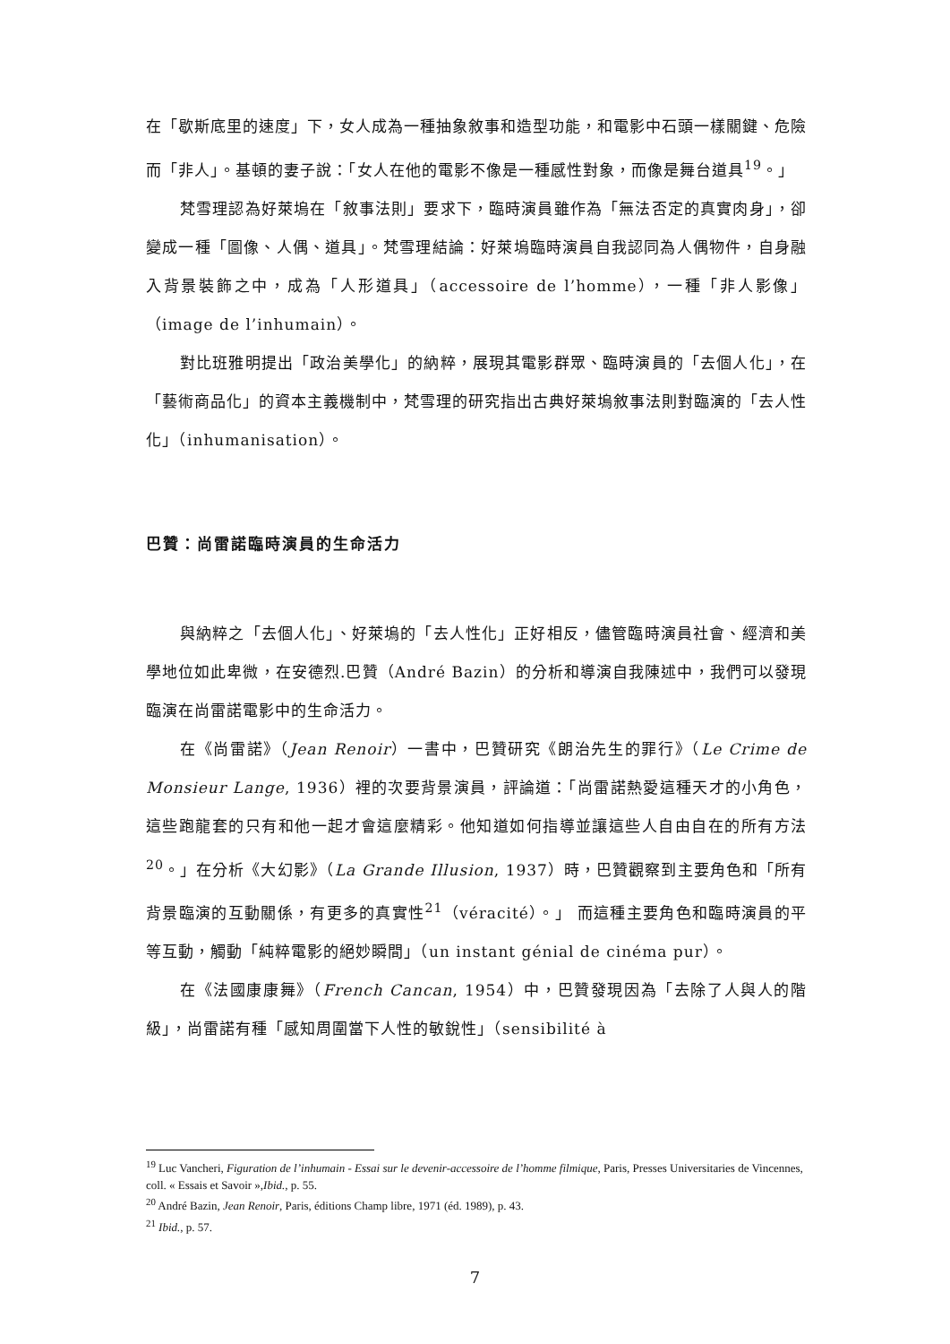在「歇斯底里的速度」下，女人成為一種抽象敘事和造型功能，和電影中石頭一樣關鍵、危險而「非人」。基頓的妻子說：「女人在他的電影不像是一種感性對象，而像是舞台道具<sup>19</sup>。」
梵雪理認為好萊塢在「敘事法則」要求下，臨時演員雖作為「無法否定的真實肉身」，卻變成一種「圖像、人偶、道具」。梵雪理結論：好萊塢臨時演員自我認同為人偶物件，自身融入背景裝飾之中，成為「人形道具」（accessoire de l’homme），一種「非人影像」（image de l’inhumain）。
對比班雅明提出「政治美學化」的納粹，展現其電影群眾、臨時演員的「去個人化」，在「藝術商品化」的資本主義機制中，梵雪理的研究指出古典好萊塢敘事法則對臨演的「去人性化」（inhumanisation）。
巴贊：尚雷諾臨時演員的生命活力
與納粹之「去個人化」、好萊塢的「去人性化」正好相反，儘管臨時演員社會、經濟和美學地位如此卑微，在安德烈.巴贊（André Bazin）的分析和導演自我陳述中，我們可以發現臨演在尚雷諾電影中的生命活力。
在《尚雷諾》（Jean Renoir）一書中，巴贊研究《朗治先生的罪行》（Le Crime de Monsieur Lange, 1936）裡的次要背景演員，評論道：「尚雷諾熱愛這種天才的小角色，這些跑龍套的只有和他一起才會這麼精彩。他知道如何指導並讓這些人自由自在的所有方法<sup>20</sup>。」在分析《大幻影》（La Grande Illusion, 1937）時，巴贊觀察到主要角色和「所有背景臨演的互動關係，有更多的真實性<sup>21</sup>（véracité）。」 而這種主要角色和臨時演員的平等互動，觸動「純粹電影的絕妙瞬間」（un instant génial de cinéma pur）。
在《法國康康舞》（French Cancan, 1954）中，巴贊發現因為「去除了人與人的階級」，尚雷諾有種「感知周圍當下人性的敏銳性」（sensibilité à
<sup>19</sup> Luc Vancheri, Figuration de l’inhumain - Essai sur le devenir-accessoire de l’homme filmique, Paris, Presses Universitaries de Vincennes, coll. « Essais et Savoir »,Ibid., p. 55.
<sup>20</sup> André Bazin, Jean Renoir, Paris, éditions Champ libre, 1971 (éd. 1989), p. 43.
<sup>21</sup> Ibid., p. 57.
7